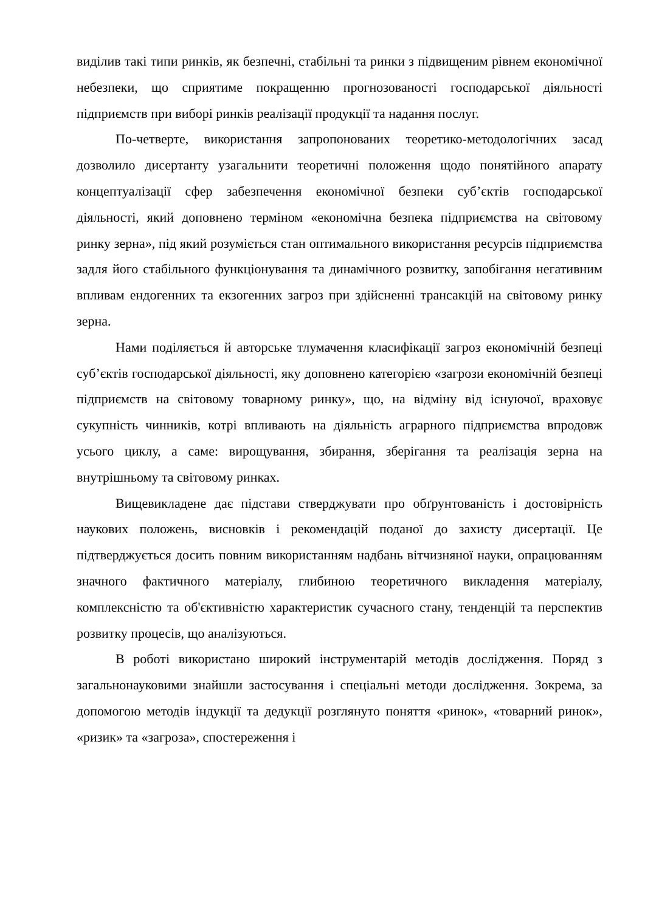виділив такі типи ринків, як безпечні, стабільні та ринки з підвищеним рівнем економічної небезпеки, що сприятиме покращенню прогнозованості господарської діяльності підприємств при виборі ринків реалізації продукції та надання послуг.
По-четверте, використання запропонованих теоретико-методологічних засад дозволило дисертанту узагальнити теоретичні положення щодо понятійного апарату концептуалізації сфер забезпечення економічної безпеки суб’єктів господарської діяльності, який доповнено терміном «економічна безпека підприємства на світовому ринку зерна», під який розуміється стан оптимального використання ресурсів підприємства задля його стабільного функціонування та динамічного розвитку, запобігання негативним впливам ендогенних та екзогенних загроз при здійсненні трансакцій на світовому ринку зерна.
Нами поділяється й авторське тлумачення класифікації загроз економічній безпеці суб’єктів господарської діяльності, яку доповнено категорією «загрози економічній безпеці підприємств на світовому товарному ринку», що, на відміну від існуючої, враховує сукупність чинників, котрі впливають на діяльність аграрного підприємства впродовж усього циклу, а саме: вирощування, збирання, зберігання та реалізація зерна на внутрішньому та світовому ринках.
Вищевикладене дає підстави стверджувати про обґрунтованість і достовірність наукових положень, висновків і рекомендацій поданої до захисту дисертації. Це підтверджується досить повним використанням надбань вітчизняної науки, опрацюванням значного фактичного матеріалу, глибиною теоретичного викладення матеріалу, комплексністю та об'єктивністю характеристик сучасного стану, тенденцій та перспектив розвитку процесів, що аналізуються.
В роботі використано широкий інструментарій методів дослідження. Поряд з загальнонауковими знайшли застосування і спеціальні методи дослідження. Зокрема, за допомогою методів індукції та дедукції розглянуто поняття «ринок», «товарний ринок», «ризик» та «загроза», спостереження і